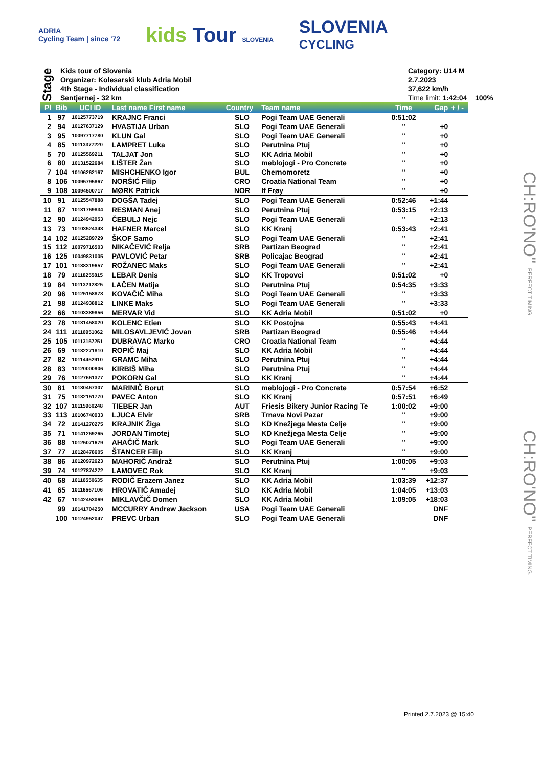ADRIA
Cycling Team | since '72
kids Tour SLOVENIA
SLOVENIA
CYCLING
Stage
Kids tour of Slovenia
Organizer: Kolesarski klub Adria Mobil
4th Stage - Individual classification
Sentjernej - 32 km
Category: U14 M
2.7.2023
37,622 km/h
Time limit: 1:42:04 100%
| Pl | Bib | UCI ID | Last name First name | Country | Team name | Time | Gap | + / - |
| --- | --- | --- | --- | --- | --- | --- | --- | --- |
| 1 | 97 | 10125773719 | KRAJNC Franci | SLO | Pogi Team UAE Generali | 0:51:02 | | |
| 2 | 94 | 10127637129 | HVASTIJA Urban | SLO | Pogi Team UAE Generali | " | +0 | |
| 3 | 95 | 10097717780 | KLUN Gal | SLO | Pogi Team UAE Generali | " | +0 | |
| 4 | 85 | 10113377220 | LAMPRET Luka | SLO | Perutnina Ptuj | " | +0 | |
| 5 | 70 | 10125569211 | TALJAT Jon | SLO | KK Adria Mobil | " | +0 | |
| 6 | 80 | 10131522684 | LIŠTER Žan | SLO | meblojogi - Pro Concrete | " | +0 | |
| 7 | 104 | 10106262167 | MISHCHENKO Igor | BUL | Chernomoretz | " | +0 | |
| 8 | 106 | 10095795867 | NORŠIĆ Filip | CRO | Croatia National Team | " | +0 | |
| 9 | 108 | 10094500717 | MØRK Patrick | NOR | If Frøy | " | +0 | |
| 10 | 91 | 10125547888 | DOGŠA Tadej | SLO | Pogi Team UAE Generali | 0:52:46 | +1:44 | |
| 11 | 87 | 10131769834 | RESMAN Anej | SLO | Perutnina Ptuj | 0:53:15 | +2:13 | |
| 12 | 90 | 10124942953 | ČEBULJ Nejc | SLO | Pogi Team UAE Generali | " | +2:13 | |
| 13 | 73 | 10103524343 | HAFNER Marcel | SLO | KK Kranj | 0:53:43 | +2:41 | |
| 14 | 102 | 10125289729 | ŠKOF Samo | SLO | Pogi Team UAE Generali | " | +2:41 | |
| 15 | 112 | 10079716503 | NIKAČEVIĆ Relja | SRB | Partizan Beograd | " | +2:41 | |
| 16 | 125 | 10049831005 | PAVLOVIĆ Petar | SRB | Policajac Beograd | " | +2:41 | |
| 17 | 101 | 10138319657 | ROŽANEC Maks | SLO | Pogi Team UAE Generali | " | +2:41 | |
| 18 | 79 | 10118255815 | LEBAR Denis | SLO | KK Tropovci | 0:51:02 | +0 | |
| 19 | 84 | 10113212825 | LAČEN Matija | SLO | Perutnina Ptuj | 0:54:35 | +3:33 | |
| 20 | 96 | 10125158878 | KOVAČIČ Miha | SLO | Pogi Team UAE Generali | " | +3:33 | |
| 21 | 98 | 10124938812 | LINKE Maks | SLO | Pogi Team UAE Generali | " | +3:33 | |
| 22 | 66 | 10103389856 | MERVAR Vid | SLO | KK Adria Mobil | 0:51:02 | +0 | |
| 23 | 78 | 10131458020 | KOLENC Etien | SLO | KK Postojna | 0:55:43 | +4:41 | |
| 24 | 111 | 10116951062 | MILOSAVLJEVIĆ Jovan | SRB | Partizan Beograd | 0:55:46 | +4:44 | |
| 25 | 105 | 10113157251 | DUBRAVAC Marko | CRO | Croatia National Team | " | +4:44 | |
| 26 | 69 | 10132271810 | ROPIČ Maj | SLO | KK Adria Mobil | " | +4:44 | |
| 27 | 82 | 10114452910 | GRAMC Miha | SLO | Perutnina Ptuj | " | +4:44 | |
| 28 | 83 | 10120000906 | KIRBIŠ Miha | SLO | Perutnina Ptuj | " | +4:44 | |
| 29 | 76 | 10127661377 | POKORN Gal | SLO | KK Kranj | " | +4:44 | |
| 30 | 81 | 10130467307 | MARINIČ Borut | SLO | meblojogi - Pro Concrete | 0:57:54 | +6:52 | |
| 31 | 75 | 10132151770 | PAVEC Anton | SLO | KK Kranj | 0:57:51 | +6:49 | |
| 32 | 107 | 10115960248 | TIEBER Jan | AUT | Friesis Bikery Junior Racing Te | 1:00:02 | +9:00 | |
| 33 | 113 | 10106740933 | LJUCA Elvir | SRB | Trnava Novi Pazar | " | +9:00 | |
| 34 | 72 | 10141270275 | KRAJNIK Žiga | SLO | KD Knežjega Mesta Celje | " | +9:00 | |
| 35 | 71 | 10141269265 | JORDAN Timotej | SLO | KD Knežjega Mesta Celje | " | +9:00 | |
| 36 | 88 | 10125071679 | AHAČIČ Mark | SLO | Pogi Team UAE Generali | " | +9:00 | |
| 37 | 77 | 10128478605 | ŠTANCER Filip | SLO | KK Kranj | " | +9:00 | |
| 38 | 86 | 10120972623 | MAHORIČ Andraž | SLO | Perutnina Ptuj | 1:00:05 | +9:03 | |
| 39 | 74 | 10127874272 | LAMOVEC Rok | SLO | KK Kranj | " | +9:03 | |
| 40 | 68 | 10116550635 | RODIČ Erazem Janez | SLO | KK Adria Mobil | 1:03:39 | +12:37 | |
| 41 | 65 | 10116567106 | HROVATIČ Amadej | SLO | KK Adria Mobil | 1:04:05 | +13:03 | |
| 42 | 67 | 10142453069 | MIKLAVČIČ Domen | SLO | KK Adria Mobil | 1:09:05 | +18:03 | |
| | 99 | 10141704250 | MCCURRY Andrew Jackson | USA | Pogi Team UAE Generali | | DNF | |
| | 100 | 10124952047 | PREVC Urban | SLO | Pogi Team UAE Generali | | DNF | |
CH:RO'NO" PERFECT TIMING.
CH:RO'NO" PERFECT TIMING.
Printed 2.7.2023 @ 15:40